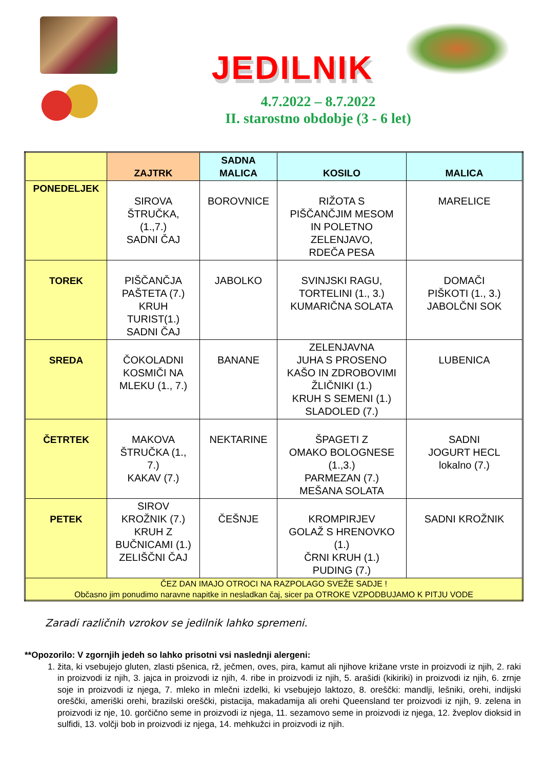JEDILNIK
4.7.2022 – 8.7.2022
II. starostno obdobje (3 - 6 let)
| | ZAJTRK | SADNA MALICA | KOSILO | MALICA |
| --- | --- | --- | --- | --- |
| PONEDELJEK | SIROVA ŠTRUČKA, (1.,7.) SADNI ČAJ | BOROVNICE | RIŽOTA S PIŠČANČJIM MESOM IN POLETNO ZELENJAVO, RDEČA PESA | MARELICE |
| TOREK | PIŠČANČJA PAŠTETA (7.) KRUH TURIST(1.) SADNI ČAJ | JABOLKO | SVINJSKI RAGU, TORTELINI (1., 3.) KUMARIČNA SOLATA | DOMAČI PIŠKOTI (1., 3.) JABOLČNI SOK |
| SREDA | ČOKOLADNI KOSMIČI NA MLEKU (1., 7.) | BANANE | ZELENJAVNA JUHA S PROSENO KAŠO IN ZDROBOVIMI ŽLIČNIKI (1.) KRUH S SEMENI (1.) SLADOLED (7.) | LUBENICA |
| ČETRTEK | MAKOVA ŠTRUČKA (1., 7.) KAKAV (7.) | NEKTARINE | ŠPAGETI Z OMAKO BOLOGNESE (1.,3.) PARMEZAN (7.) MEŠANA SOLATA | SADNI JOGURT HECL lokalno (7.) |
| PETEK | SIROV KROŽNIK (7.) KRUH Z BUČNICAMI (1.) ZELIŠČNI ČAJ | ČEŠNJE | KROMPIRJEV GOLAŽ S HRENOVKO (1.) ČRNI KRUH (1.) PUDING (7.) | SADNI KROŽNIK |
| ČEZ DAN IMAJO OTROCI NA RAZPOLAGO SVEŽE SADJE ! Občasno jim ponudimo naravne napitke in nesladkan čaj, sicer pa OTROKE VZPODBUJAMO K PITJU VODE | | | | |
Zaradi različnih vzrokov se jedilnik lahko spremeni.
**Opozorilo: V zgornjih jedeh so lahko prisotni vsi naslednji alergeni:
1. žita, ki vsebujejo gluten, zlasti pšenica, rž, ječmen, oves, pira, kamut ali njihove križane vrste in proizvodi iz njih, 2. raki in proizvodi iz njih, 3. jajca in proizvodi iz njih, 4. ribe in proizvodi iz njih, 5. arašidi (kikiriki) in proizvodi iz njih, 6. zrnje soje in proizvodi iz njega, 7. mleko in mlečni izdelki, ki vsebujejo laktozo, 8. oreščki: mandlji, lešniki, orehi, indijski oreščki, ameriški orehi, brazilski oreščki, pistacija, makadamija ali orehi Queensland ter proizvodi iz njih, 9. zelena in proizvodi iz nje, 10. gorčično seme in proizvodi iz njega, 11. sezamovo seme in proizvodi iz njega, 12. žveplov dioksid in sulfidi, 13. volčji bob in proizvodi iz njega, 14. mehkužci in proizvodi iz njih.